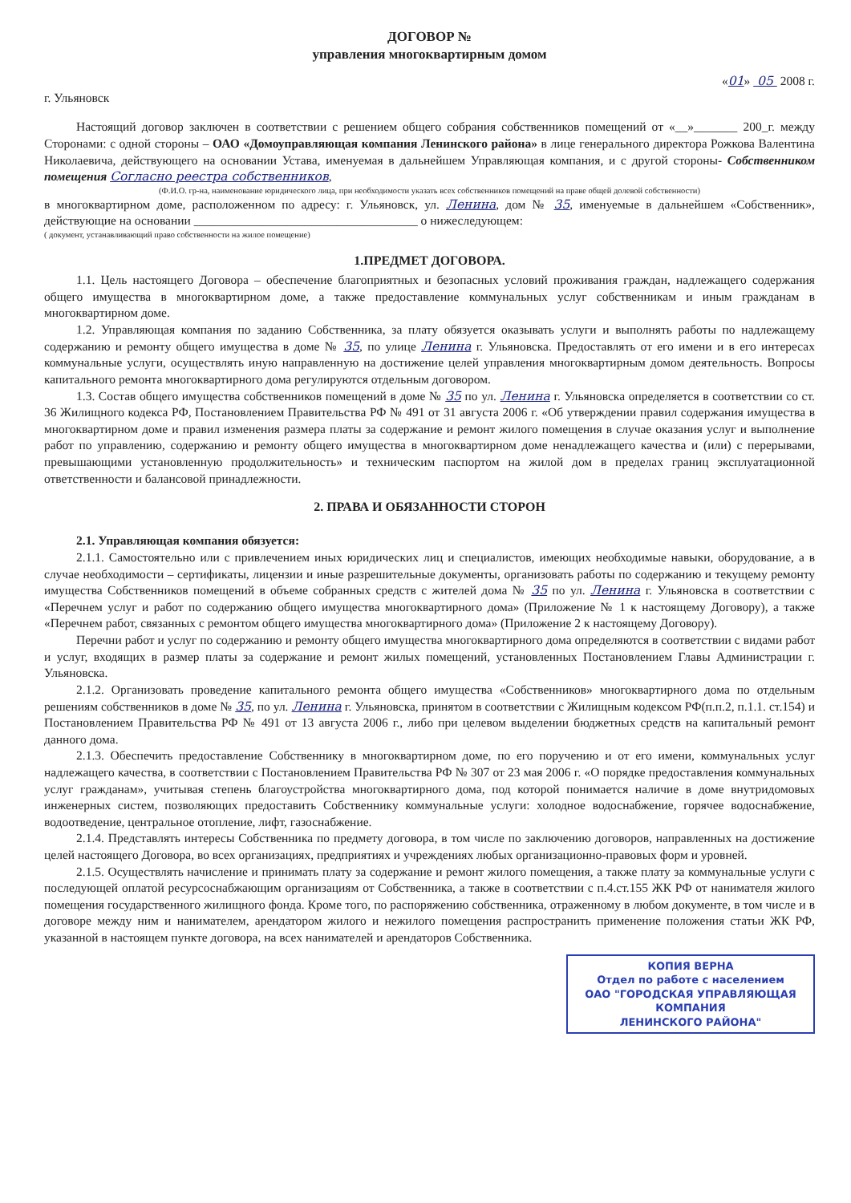ДОГОВОР №
управления многоквартирным домом
«01» 05 2008 г.
г. Ульяновск
Настоящий договор заключен в соответствии с решением общего собрания собственников помещений от «__»_______ 200_г. между Сторонами: с одной стороны – ОАО «Домоуправляющая компания Ленинского района» в лице генерального директора Рожкова Валентина Николаевича, действующего на основании Устава, именуемая в дальнейшем Управляющая компания, и с другой стороны- Собственником помещения Согласно реестра собственников,
(Ф.И.О. гр-на, наименование юридического лица, при необходимости указать всех собственников помещений на праве общей долевой собственности)
в многоквартирном доме, расположенном по адресу: г. Ульяновск, ул. Ленина, дом № 35, именуемые в дальнейшем «Собственник», действующие на основании ____________________________________ о нижеследующем:
( документ, устанавливающий право собственности на жилое помещение)
1.ПРЕДМЕТ ДОГОВОРА.
1.1. Цель настоящего Договора – обеспечение благоприятных и безопасных условий проживания граждан, надлежащего содержания общего имущества в многоквартирном доме, а также предоставление коммунальных услуг собственникам и иным гражданам в многоквартирном доме.
1.2. Управляющая компания по заданию Собственника, за плату обязуется оказывать услуги и выполнять работы по надлежащему содержанию и ремонту общего имущества в доме № 35, по улице Ленина г. Ульяновска. Предоставлять от его имени и в его интересах коммунальные услуги, осуществлять иную направленную на достижение целей управления многоквартирным домом деятельность. Вопросы капитального ремонта многоквартирного дома регулируются отдельным договором.
1.3. Состав общего имущества собственников помещений в доме № 35 по ул. Ленина г. Ульяновска определяется в соответствии со ст. 36 Жилищного кодекса РФ, Постановлением Правительства РФ № 491 от 31 августа 2006 г. «Об утверждении правил содержания имущества в многоквартирном доме и правил изменения размера платы за содержание и ремонт жилого помещения в случае оказания услуг и выполнение работ по управлению, содержанию и ремонту общего имущества в многоквартирном доме ненадлежащего качества и (или) с перерывами, превышающими установленную продолжительность» и техническим паспортом на жилой дом в пределах границ эксплуатационной ответственности и балансовой принадлежности.
2. ПРАВА И ОБЯЗАННОСТИ СТОРОН
2.1. Управляющая компания обязуется:
2.1.1. Самостоятельно или с привлечением иных юридических лиц и специалистов, имеющих необходимые навыки, оборудование, а в случае необходимости – сертификаты, лицензии и иные разрешительные документы, организовать работы по содержанию и текущему ремонту имущества Собственников помещений в объеме собранных средств с жителей дома № 35 по ул. Ленина г. Ульяновска в соответствии с «Перечнем услуг и работ по содержанию общего имущества многоквартирного дома» (Приложение № 1 к настоящему Договору), а также «Перечнем работ, связанных с ремонтом общего имущества многоквартирного дома» (Приложение 2 к настоящему Договору).
Перечни работ и услуг по содержанию и ремонту общего имущества многоквартирного дома определяются в соответствии с видами работ и услуг, входящих в размер платы за содержание и ремонт жилых помещений, установленных Постановлением Главы Администрации г. Ульяновска.
2.1.2. Организовать проведение капитального ремонта общего имущества «Собственников» многоквартирного дома по отдельным решениям собственников в доме № 35, по ул. Ленина г. Ульяновска, принятом в соответствии с Жилищным кодексом РФ(п.п.2, п.1.1. ст.154) и Постановлением Правительства РФ № 491 от 13 августа 2006 г., либо при целевом выделении бюджетных средств на капитальный ремонт данного дома.
2.1.3. Обеспечить предоставление Собственнику в многоквартирном доме, по его поручению и от его имени, коммунальных услуг надлежащего качества, в соответствии с Постановлением Правительства РФ № 307 от 23 мая 2006 г. «О порядке предоставления коммунальных услуг гражданам», учитывая степень благоустройства многоквартирного дома, под которой понимается наличие в доме внутридомовых инженерных систем, позволяющих предоставить Собственнику коммунальные услуги: холодное водоснабжение, горячее водоснабжение, водоотведение, центральное отопление, лифт, газоснабжение.
2.1.4. Представлять интересы Собственника по предмету договора, в том числе по заключению договоров, направленных на достижение целей настоящего Договора, во всех организациях, предприятиях и учреждениях любых организационно-правовых форм и уровней.
2.1.5. Осуществлять начисление и принимать плату за содержание и ремонт жилого помещения, а также плату за коммунальные услуги с последующей оплатой ресурсоснабжающим организациям от Собственника, а также в соответствии с п.4.ст.155 ЖК РФ от нанимателя жилого помещения государственного жилищного фонда. Кроме того, по распоряжению собственника, отраженному в любом документе, в том числе и в договоре между ним и нанимателем, арендатором жилого и нежилого помещения распространить применение положения статьи ЖК РФ, указанной в настоящем пункте договора, на всех нанимателей и арендаторов Собственника.
КОПИЯ ВЕРНА
Отдел по работе с населением
ОАО "ГОРОДСКАЯ УПРАВЛЯЮЩАЯ
КОМПАНИЯ
ЛЕНИНСКОГО РАЙОНА"